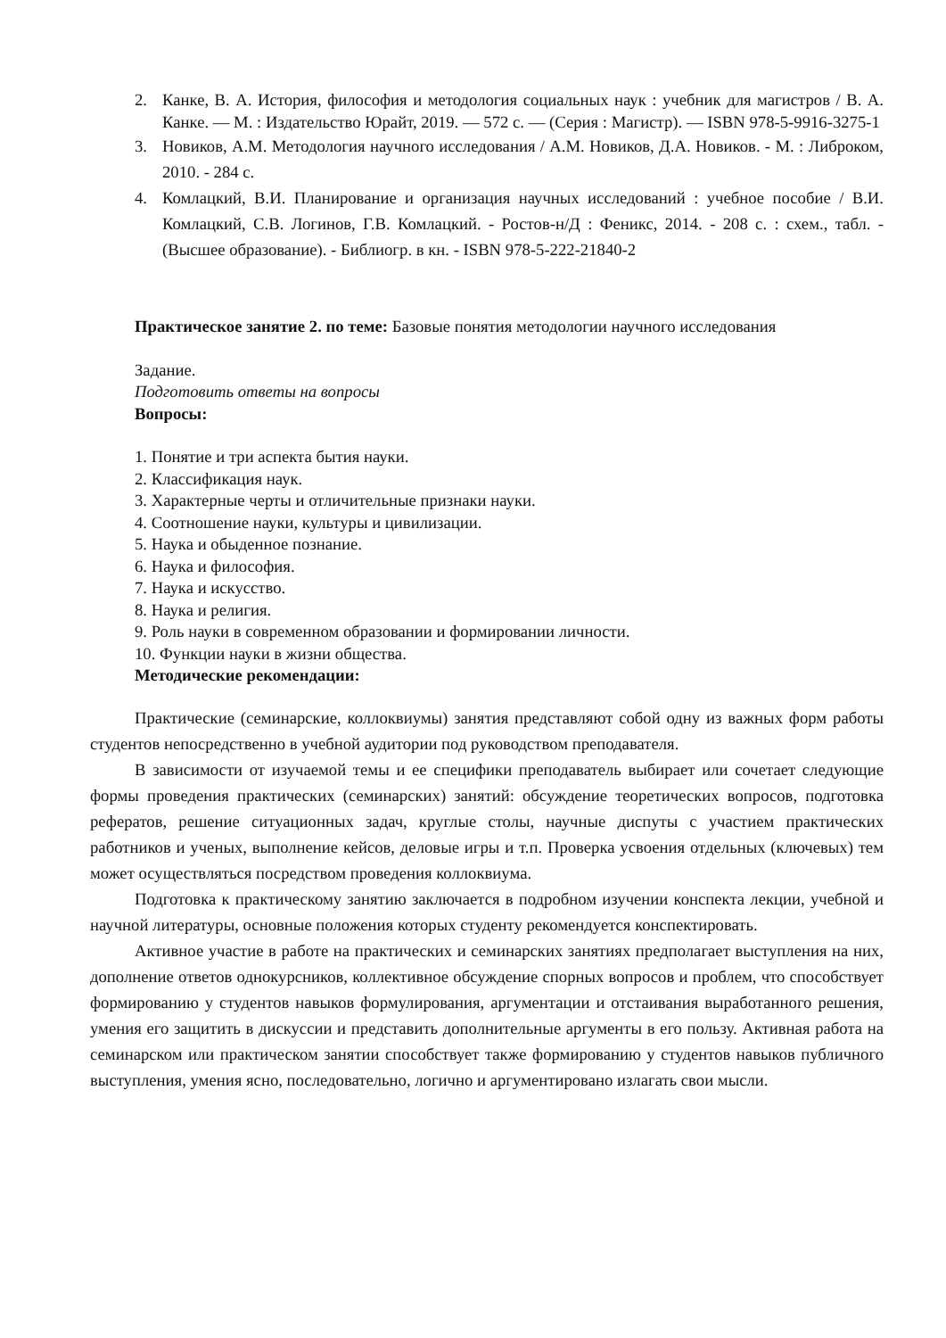2. Канке, В. А. История, философия и методология социальных наук : учебник для магистров / В. А. Канке. — М. : Издательство Юрайт, 2019. — 572 с. — (Серия : Магистр). — ISBN 978-5-9916-3275-1
3. Новиков, А.М. Методология научного исследования / А.М. Новиков, Д.А. Новиков. - М. : Либроком, 2010. - 284 с.
4. Комлацкий, В.И. Планирование и организация научных исследований : учебное пособие / В.И. Комлацкий, С.В. Логинов, Г.В. Комлацкий. - Ростов-н/Д : Феникс, 2014. - 208 с. : схем., табл. - (Высшее образование). - Библиогр. в кн. - ISBN 978-5-222-21840-2
Практическое занятие 2. по теме: Базовые понятия методологии научного исследования
Задание.
Подготовить ответы на вопросы
Вопросы:
1. Понятие и три аспекта бытия науки.
2. Классификация наук.
3. Характерные черты и отличительные признаки науки.
4. Соотношение науки, культуры и цивилизации.
5. Наука и обыденное познание.
6. Наука и философия.
7. Наука и искусство.
8. Наука и религия.
9. Роль науки в современном образовании и формировании личности.
10. Функции науки в жизни общества.
Методические рекомендации:
Практические (семинарские, коллоквиумы) занятия представляют собой одну из важных форм работы студентов непосредственно в учебной аудитории под руководством преподавателя.
В зависимости от изучаемой темы и ее специфики преподаватель выбирает или сочетает следующие формы проведения практических (семинарских) занятий: обсуждение теоретических вопросов, подготовка рефератов, решение ситуационных задач, круглые столы, научные диспуты с участием практических работников и ученых, выполнение кейсов, деловые игры и т.п. Проверка усвоения отдельных (ключевых) тем может осуществляться посредством проведения коллоквиума.
Подготовка к практическому занятию заключается в подробном изучении конспекта лекции, учебной и научной литературы, основные положения которых студенту рекомендуется конспектировать.
Активное участие в работе на практических и семинарских занятиях предполагает выступления на них, дополнение ответов однокурсников, коллективное обсуждение спорных вопросов и проблем, что способствует формированию у студентов навыков формулирования, аргументации и отстаивания выработанного решения, умения его защитить в дискуссии и представить дополнительные аргументы в его пользу. Активная работа на семинарском или практическом занятии способствует также формированию у студентов навыков публичного выступления, умения ясно, последовательно, логично и аргументировано излагать свои мысли.